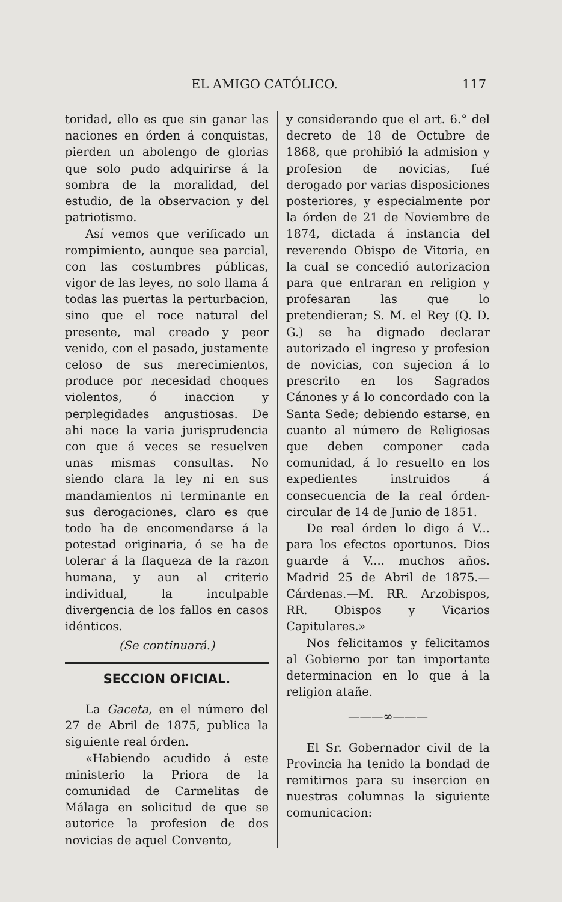EL AMIGO CATÓLICO. 117
toridad, ello es que sin ganar las naciones en órden á conquistas, pierden un abolengo de glorias que solo pudo adquirirse á la sombra de la moralidad, del estudio, de la observacion y del patriotismo.
Así vemos que verificado un rompimiento, aunque sea parcial, con las costumbres públicas, vigor de las leyes, no solo llama á todas las puertas la perturbacion, sino que el roce natural del presente, mal creado y peor venido, con el pasado, justamente celoso de sus merecimientos, produce por necesidad choques violentos, ó inaccion y perplegidades angustiosas. De ahi nace la varia jurisprudencia con que á veces se resuelven unas mismas consultas. No siendo clara la ley ni en sus mandamientos ni terminante en sus derogaciones, claro es que todo ha de encomendarse á la potestad originaria, ó se ha de tolerar á la flaqueza de la razon humana, y aun al criterio individual, la inculpable divergencia de los fallos en casos idénticos.
(Se continuará.)
SECCION OFICIAL.
La Gaceta, en el número del 27 de Abril de 1875, publica la siguiente real órden.
«Habiendo acudido á este ministerio la Priora de la comunidad de Carmelitas de Málaga en solicitud de que se autorice la profesion de dos novicias de aquel Convento,
y considerando que el art. 6.° del decreto de 18 de Octubre de 1868, que prohibió la admision y profesion de novicias, fué derogado por varias disposiciones posteriores, y especialmente por la órden de 21 de Noviembre de 1874, dictada á instancia del reverendo Obispo de Vitoria, en la cual se concedió autorizacion para que entraran en religion y profesaran las que lo pretendieran; S. M. el Rey (Q. D. G.) se ha dignado declarar autorizado el ingreso y profesion de novicias, con sujecion á lo prescrito en los Sagrados Cánones y á lo concordado con la Santa Sede; debiendo estarse, en cuanto al número de Religiosas que deben componer cada comunidad, á lo resuelto en los expedientes instruidos á consecuencia de la real órden-circular de 14 de Junio de 1851.
De real órden lo digo á V... para los efectos oportunos. Dios guarde á V.... muchos años. Madrid 25 de Abril de 1875.—Cárdenas.—M. RR. Arzobispos, RR. Obispos y Vicarios Capitulares.»
Nos felicitamos y felicitamos al Gobierno por tan importante determinacion en lo que á la religion atañe.
———∞———
El Sr. Gobernador civil de la Provincia ha tenido la bondad de remitirnos para su insercion en nuestras columnas la siguiente comunicacion: